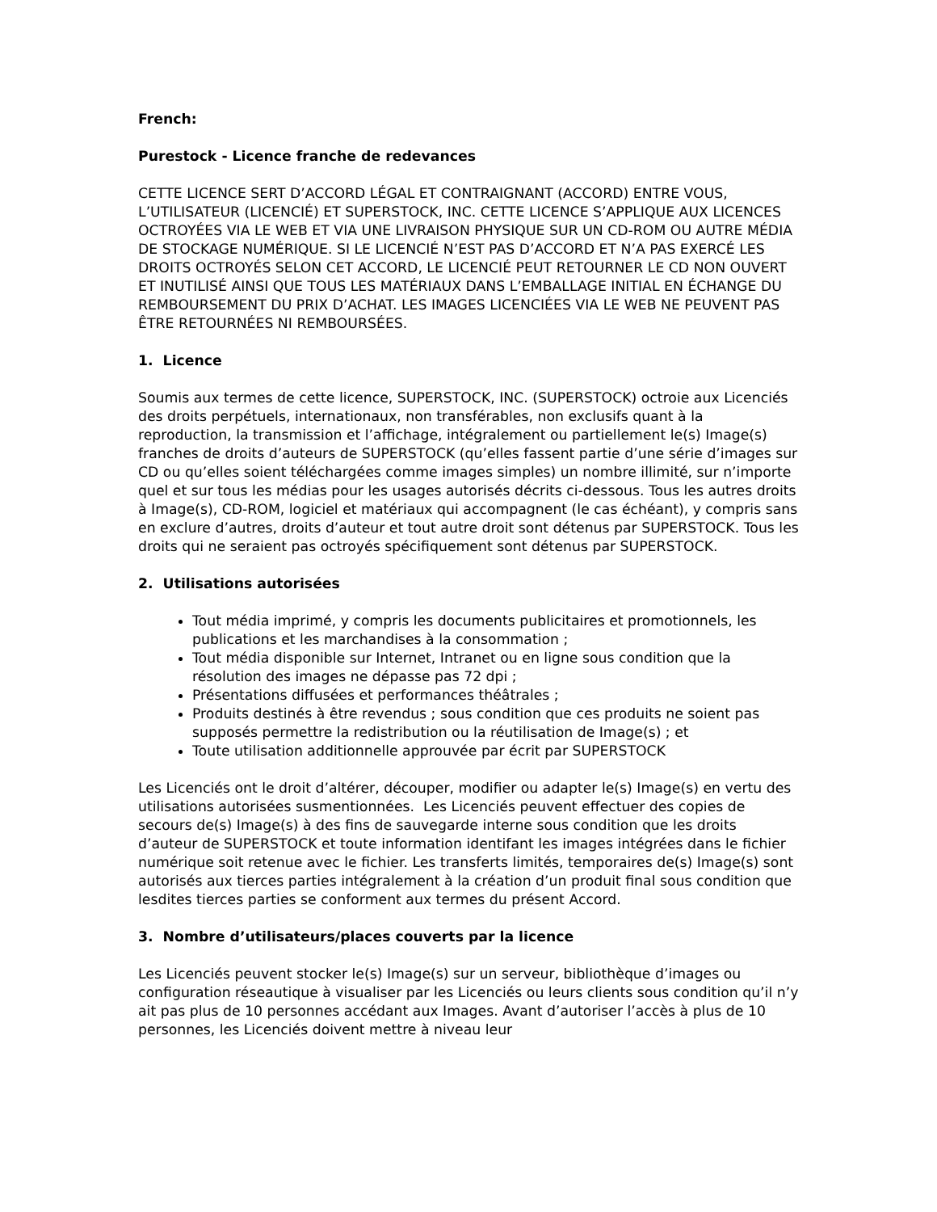French:
Purestock - Licence franche de redevances
CETTE LICENCE SERT D’ACCORD LÉGAL ET CONTRAIGNANT (ACCORD) ENTRE VOUS, L’UTILISATEUR (LICENCIÉ) ET SUPERSTOCK, INC. CETTE LICENCE S’APPLIQUE AUX LICENCES OCTROYÉES VIA LE WEB ET VIA UNE LIVRAISON PHYSIQUE SUR UN CD-ROM OU AUTRE MÉDIA DE STOCKAGE NUMÉRIQUE. SI LE LICENCIÉ N’EST PAS D’ACCORD ET N’A PAS EXERCÉ LES DROITS OCTROYÉS SELON CET ACCORD, LE LICENCIÉ PEUT RETOURNER LE CD NON OUVERT ET INUTILISÉ AINSI QUE TOUS LES MATÉRIAUX DANS L’EMBALLAGE INITIAL EN ÉCHANGE DU REMBOURSEMENT DU PRIX D’ACHAT. LES IMAGES LICENCIÉES VIA LE WEB NE PEUVENT PAS ÊTRE RETOURNÉES NI REMBOURSÉES.
1. Licence
Soumis aux termes de cette licence, SUPERSTOCK, INC. (SUPERSTOCK) octroie aux Licenciés des droits perpétuels, internationaux, non transférables, non exclusifs quant à la reproduction, la transmission et l’affichage, intégralement ou partiellement le(s) Image(s) franches de droits d’auteurs de SUPERSTOCK (qu’elles fassent partie d’une série d’images sur CD ou qu’elles soient téléchargées comme images simples) un nombre illimité, sur n’importe quel et sur tous les médias pour les usages autorisés décrits ci-dessous. Tous les autres droits à Image(s), CD-ROM, logiciel et matériaux qui accompagnent (le cas échéant), y compris sans en exclure d’autres, droits d’auteur et tout autre droit sont détenus par SUPERSTOCK. Tous les droits qui ne seraient pas octroyés spécifiquement sont détenus par SUPERSTOCK.
2. Utilisations autorisées
Tout média imprimé, y compris les documents publicitaires et promotionnels, les publications et les marchandises à la consommation ;
Tout média disponible sur Internet, Intranet ou en ligne sous condition que la résolution des images ne dépasse pas 72 dpi ;
Présentations diffusées et performances théâtrales ;
Produits destinés à être revendus ; sous condition que ces produits ne soient pas supposés permettre la redistribution ou la réutilisation de Image(s) ; et
Toute utilisation additionnelle approuvée par écrit par SUPERSTOCK
Les Licenciés ont le droit d’altérer, découper, modifier ou adapter le(s) Image(s) en vertu des utilisations autorisées susmentionnées. Les Licenciés peuvent effectuer des copies de secours de(s) Image(s) à des fins de sauvegarde interne sous condition que les droits d’auteur de SUPERSTOCK et toute information identifant les images intégrées dans le fichier numérique soit retenue avec le fichier. Les transferts limités, temporaires de(s) Image(s) sont autorisés aux tierces parties intégralement à la création d’un produit final sous condition que lesdites tierces parties se conforment aux termes du présent Accord.
3. Nombre d’utilisateurs/places couverts par la licence
Les Licenciés peuvent stocker le(s) Image(s) sur un serveur, bibliothèque d’images ou configuration réseautique à visualiser par les Licenciés ou leurs clients sous condition qu’il n’y ait pas plus de 10 personnes accédant aux Images. Avant d’autoriser l’accès à plus de 10 personnes, les Licenciés doivent mettre à niveau leur